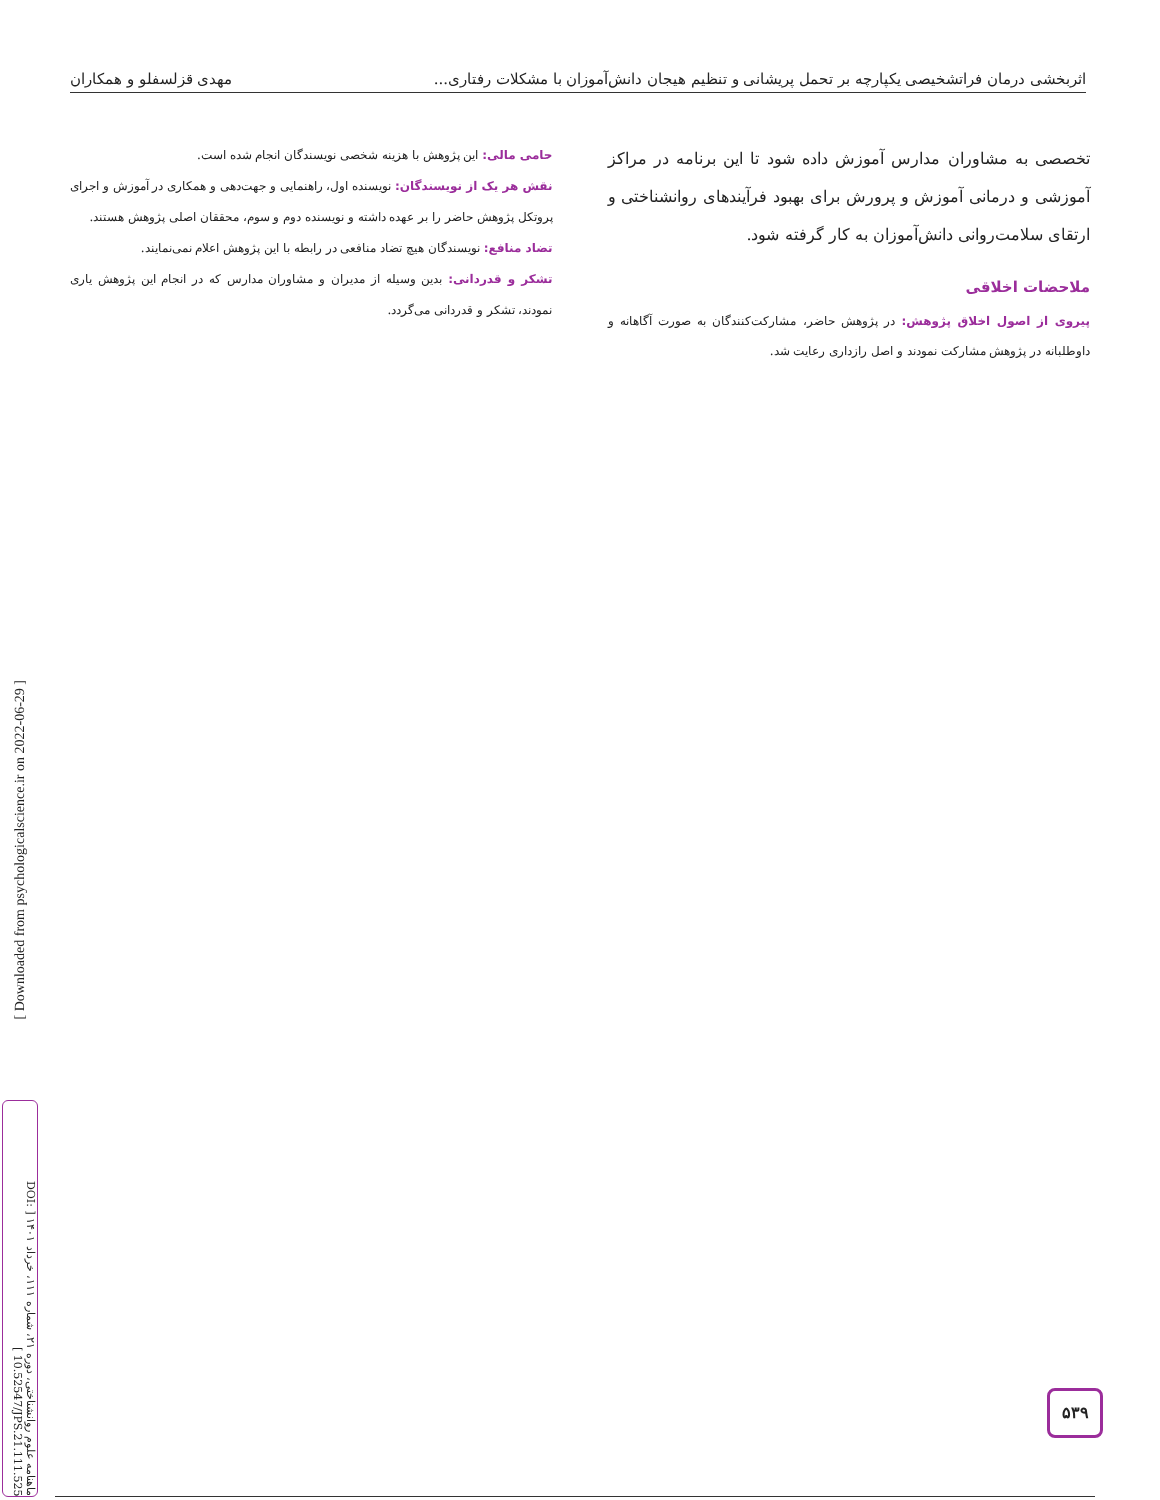اثربخشی درمان فراتشخیصی یکپارچه بر تحمل پریشانی و تنظیم هیجان دانش‌آموزان با مشکلات رفتاری... مهدی قزلسفلو و همکاران
تخصصی به مشاوران مدارس آموزش داده شود تا این برنامه در مراکز آموزشی و درمانی آموزش و پرورش برای بهبود فرآیندهای روانشناختی و ارتقای سلامت‌روانی دانش‌آموزان به کار گرفته شود.
ملاحضات اخلاقی
پیروی از اصول اخلاق پژوهش: در پژوهش حاضر، مشارکت‌کنندگان به صورت آگاهانه و داوطلبانه در پژوهش مشارکت نمودند و اصل رازداری رعایت شد.
حامی مالی: این پژوهش با هزینه شخصی نویسندگان انجام شده است.
نقش هر یک از نویسندگان: نویسنده اول، راهنمایی و جهت‌دهی و همکاری در آموزش و اجرای پروتکل پژوهش حاضر را بر عهده داشته و نویسنده دوم و سوم، محققان اصلی پژوهش هستند.
تضاد منافع: نویسندگان هیچ تضاد منافعی در رابطه با این پژوهش اعلام نمی‌نمایند.
تشکر و قدردانی: بدین وسیله از مدیران و مشاوران مدارس که در انجام این پژوهش یاری نمودند، تشکر و قدردانی می‌گردد.
[ Downloaded from psychologicalscience.ir on 2022-06-29 ]
ماهنامه علوم روانشناختی، دوره ۲۱، شماره ۱۱۱، خرداد ۱۴۰۱ [ DOI: 10.52547/JPS.21.111.525 ]
۵۳۹